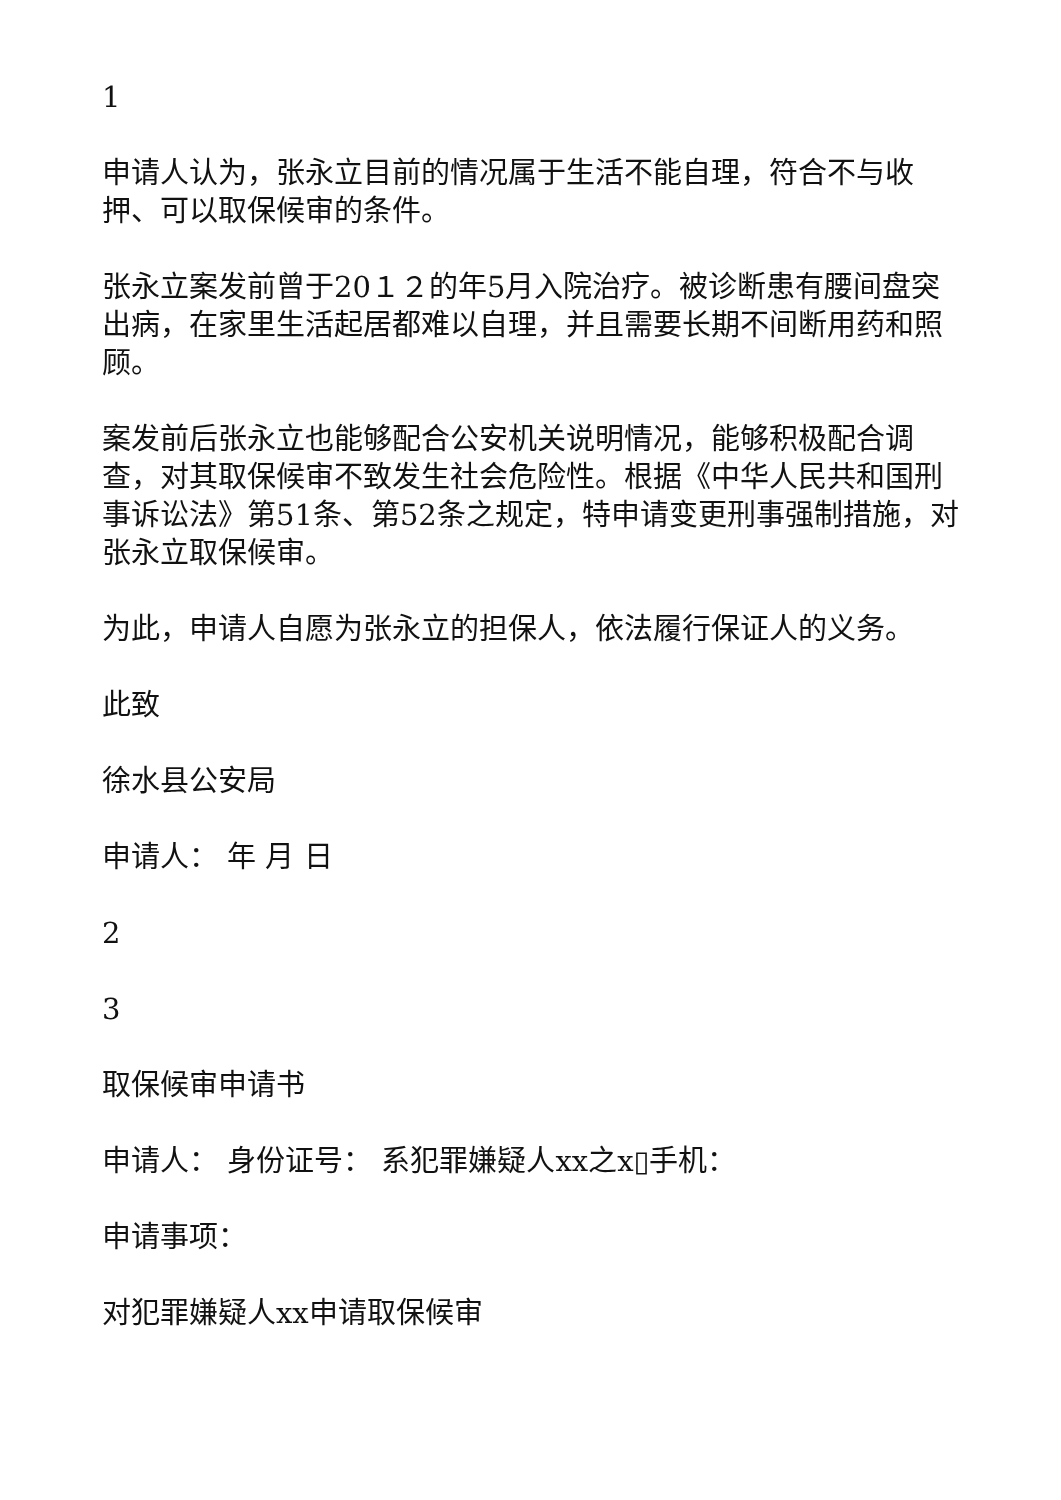1
申请人认为，张永立目前的情况属于生活不能自理，符合不与收押、可以取保候审的条件。
张永立案发前曾于20１２的年5月入院治疗。被诊断患有腰间盘突出病，在家里生活起居都难以自理，并且需要长期不间断用药和照顾。
案发前后张永立也能够配合公安机关说明情况，能够积极配合调查，对其取保候审不致发生社会危险性。根据《中华人民共和国刑事诉讼法》第51条、第52条之规定，特申请变更刑事强制措施，对张永立取保候审。
为此，申请人自愿为张永立的担保人，依法履行保证人的义务。
此致
徐水县公安局
申请人： 年 月 日
2
3
取保候审申请书
申请人： 身份证号： 系犯罪嫌疑人xx之x▯手机：
申请事项：
对犯罪嫌疑人xx申请取保候审